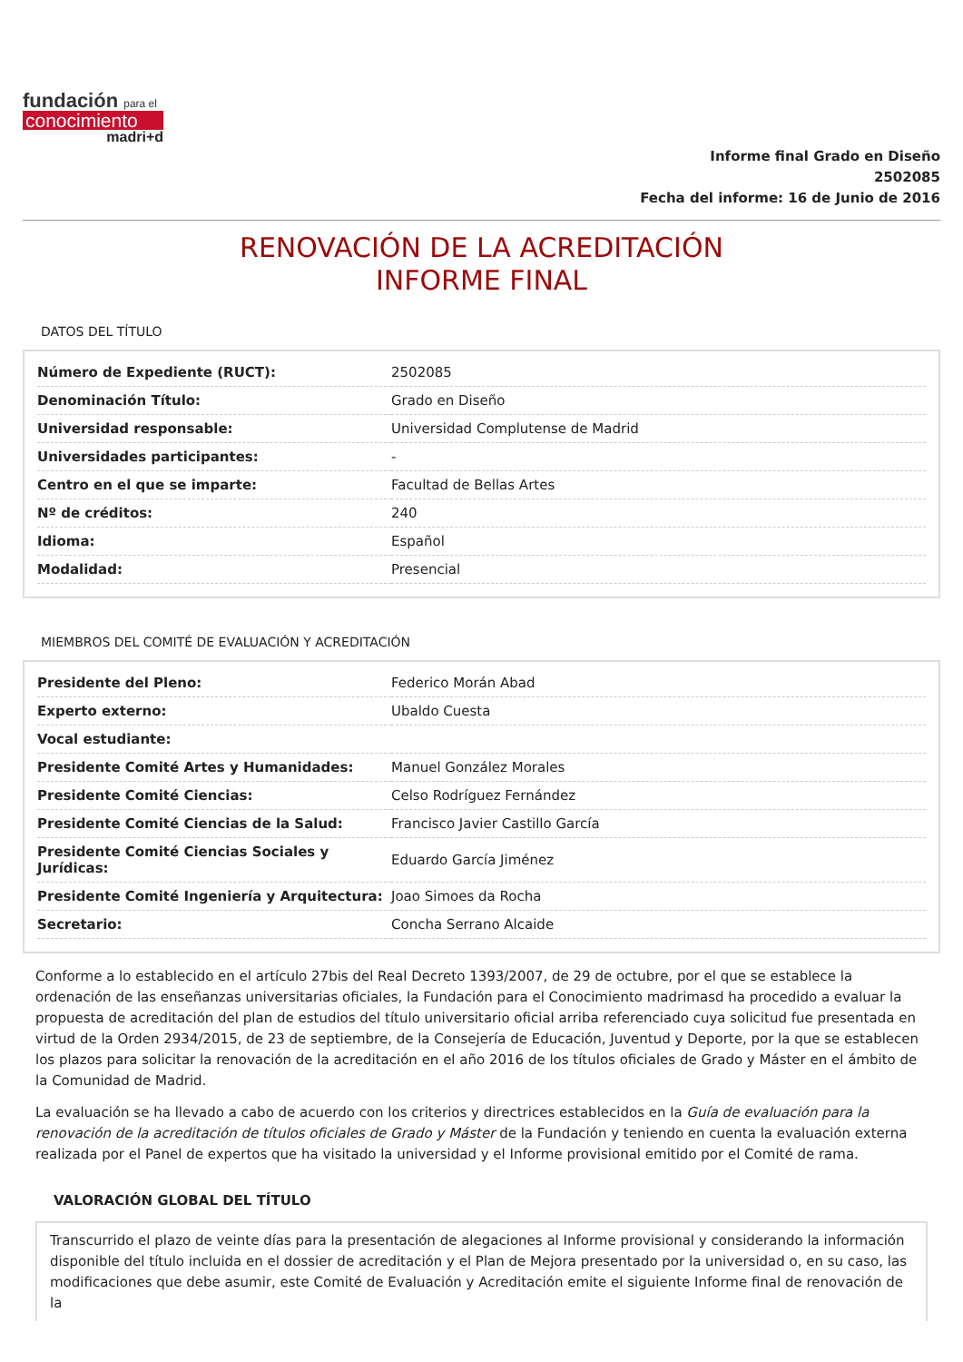fundación para el
conocimiento
madri+d
Informe final Grado en Diseño
2502085
Fecha del informe: 16 de Junio de 2016
RENOVACIÓN DE LA ACREDITACIÓN
INFORME FINAL
DATOS DEL TÍTULO
| Número de Expediente (RUCT): | 2502085 |
| Denominación Título: | Grado en Diseño |
| Universidad responsable: | Universidad Complutense de Madrid |
| Universidades participantes: | - |
| Centro en el que se imparte: | Facultad de Bellas Artes |
| Nº de créditos: | 240 |
| Idioma: | Español |
| Modalidad: | Presencial |
MIEMBROS DEL COMITÉ DE EVALUACIÓN Y ACREDITACIÓN
| Presidente del Pleno: | Federico Morán Abad |
| Experto externo: | Ubaldo Cuesta |
| Vocal estudiante: | |
| Presidente Comité Artes y Humanidades: | Manuel González Morales |
| Presidente Comité Ciencias: | Celso Rodríguez Fernández |
| Presidente Comité Ciencias de la Salud: | Francisco Javier Castillo García |
| Presidente Comité Ciencias Sociales y Jurídicas: | Eduardo García Jiménez |
| Presidente Comité Ingeniería y Arquitectura: | Joao Simoes da Rocha |
| Secretario: | Concha Serrano Alcaide |
Conforme a lo establecido en el artículo 27bis del Real Decreto 1393/2007, de 29 de octubre, por el que se establece la ordenación de las enseñanzas universitarias oficiales, la Fundación para el Conocimiento madrimasd ha procedido a evaluar la propuesta de acreditación del plan de estudios del título universitario oficial arriba referenciado cuya solicitud fue presentada en virtud de la Orden 2934/2015, de 23 de septiembre, de la Consejería de Educación, Juventud y Deporte, por la que se establecen los plazos para solicitar la renovación de la acreditación en el año 2016 de los títulos oficiales de Grado y Máster en el ámbito de la Comunidad de Madrid.
La evaluación se ha llevado a cabo de acuerdo con los criterios y directrices establecidos en la Guía de evaluación para la renovación de la acreditación de títulos oficiales de Grado y Máster de la Fundación y teniendo en cuenta la evaluación externa realizada por el Panel de expertos que ha visitado la universidad y el Informe provisional emitido por el Comité de rama.
VALORACIÓN GLOBAL DEL TÍTULO
Transcurrido el plazo de veinte días para la presentación de alegaciones al Informe provisional y considerando la información disponible del título incluida en el dossier de acreditación y el Plan de Mejora presentado por la universidad o, en su caso, las modificaciones que debe asumir, este Comité de Evaluación y Acreditación emite el siguiente Informe final de renovación de la